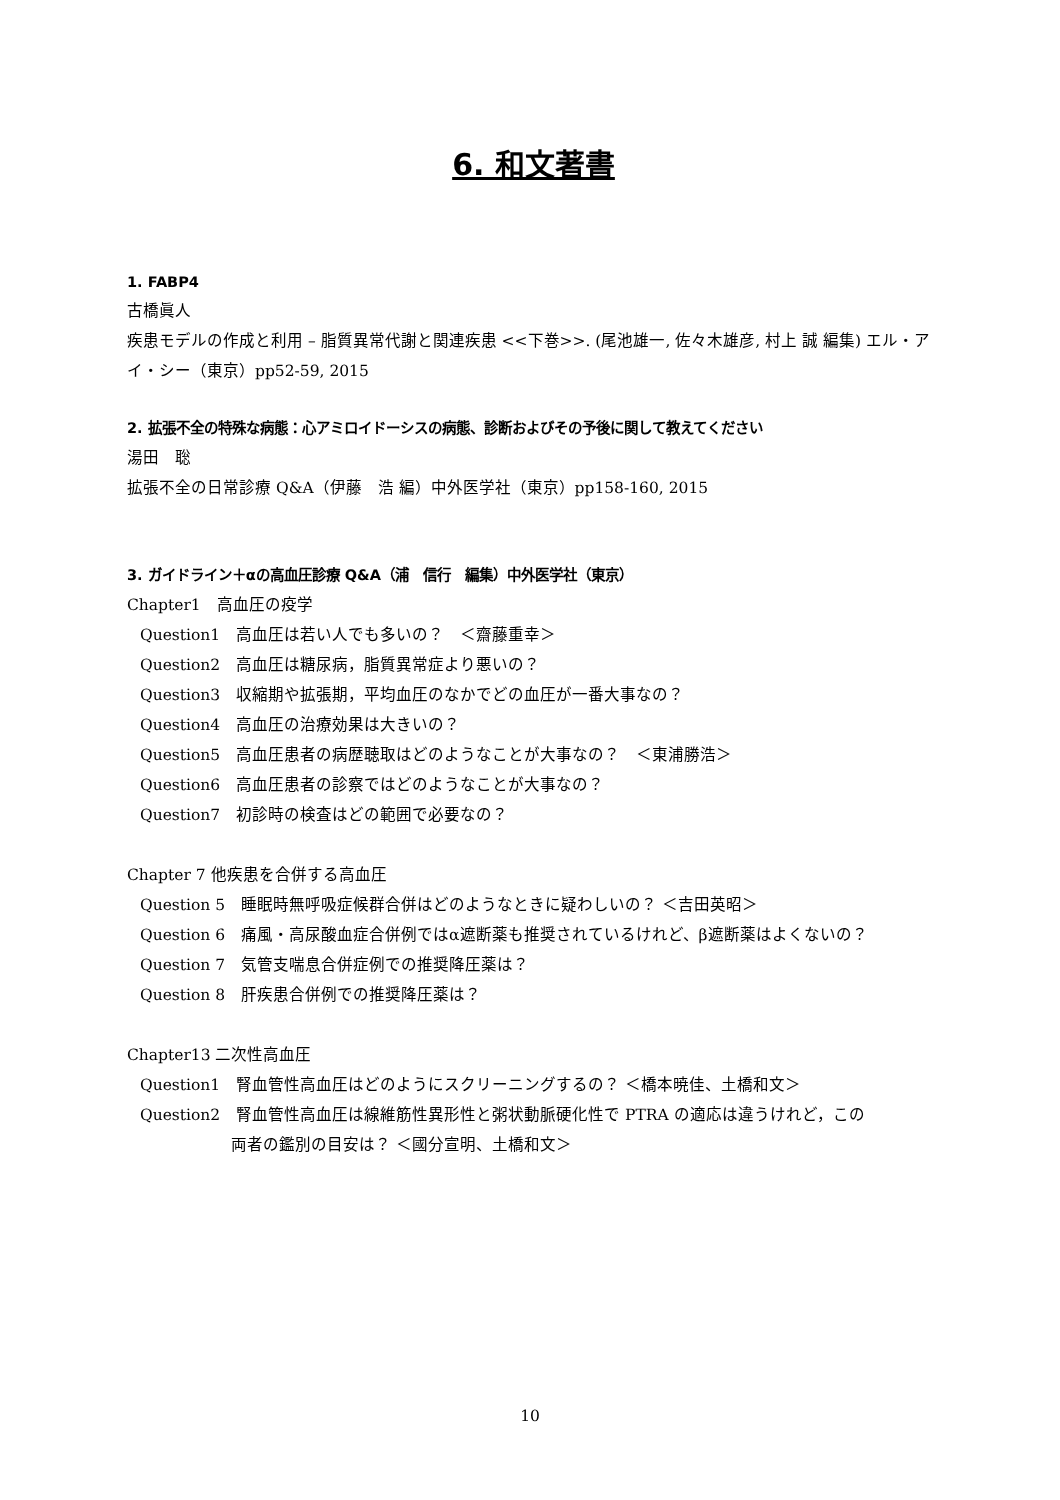6. 和文著書
1. FABP4
古橋眞人
疾患モデルの作成と利用 – 脂質異常代謝と関連疾患 <<下巻>>. (尾池雄一, 佐々木雄彦, 村上 誠 編集) エル・アイ・シー（東京）pp52-59, 2015
2. 拡張不全の特殊な病態：心アミロイドーシスの病態、診断およびその予後に関して教えてください
湯田　聡
拡張不全の日常診療 Q&A（伊藤　浩 編）中外医学社（東京）pp158-160, 2015
3. ガイドライン＋αの高血圧診療 Q&A（浦　信行　編集）中外医学社（東京）
Chapter1　高血圧の疫学
Question1　高血圧は若い人でも多いの？　＜齋藤重幸＞
Question2　高血圧は糖尿病，脂質異常症より悪いの？
Question3　収縮期や拡張期，平均血圧のなかでどの血圧が一番大事なの？
Question4　高血圧の治療効果は大きいの？
Question5　高血圧患者の病歴聴取はどのようなことが大事なの？　＜東浦勝浩＞
Question6　高血圧患者の診察ではどのようなことが大事なの？
Question7　初診時の検査はどの範囲で必要なの？
Chapter 7 他疾患を合併する高血圧
Question 5　睡眠時無呼吸症候群合併はどのようなときに疑わしいの？ ＜吉田英昭＞
Question 6　痛風・高尿酸血症合併例ではα遮断薬も推奨されているけれど、β遮断薬はよくないの？
Question 7　気管支喘息合併症例での推奨降圧薬は？
Question 8　肝疾患合併例での推奨降圧薬は？
Chapter13 二次性高血圧
Question1　腎血管性高血圧はどのようにスクリーニングするの？ ＜橋本暁佳、土橋和文＞
Question2　腎血管性高血圧は線維筋性異形性と粥状動脈硬化性で PTRA の適応は違うけれど，この
両者の鑑別の目安は？ ＜國分宣明、土橋和文＞
10